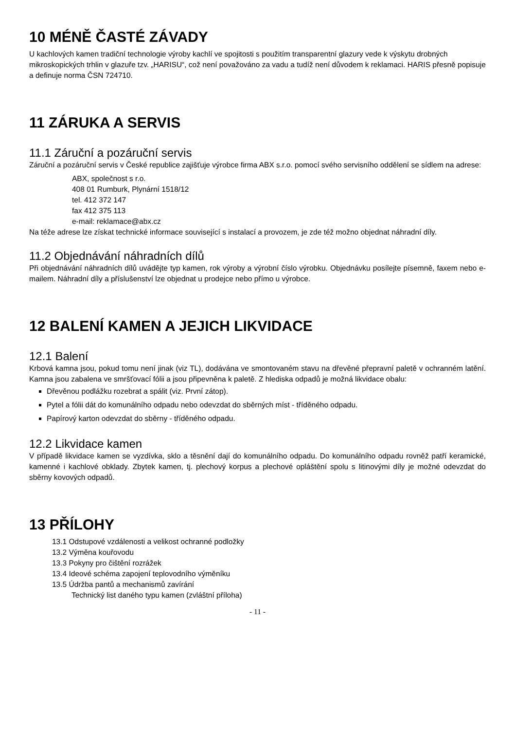10 MÉNĚ ČASTÉ ZÁVADY
U kachlových kamen tradiční technologie výroby kachlí ve spojitosti s použitím transparentní glazury vede k výskytu drobných mikroskopických trhlin v glazuře tzv. „HARISU“, což není považováno za vadu a tudíž není důvodem k reklamaci. HARIS přesně popisuje a definuje norma ČSN 724710.
11 ZÁRUKA A SERVIS
11.1 Záruční a pozáruční servis
Záruční a pozáruční servis v České republice zajišťuje výrobce firma ABX s.r.o. pomocí svého servisního oddělení se sídlem na adrese:
ABX, společnost s r.o.
408 01 Rumburk, Plynární 1518/12
tel. 412 372 147
fax 412 375 113
e-mail: reklamace@abx.cz
Na téže adrese lze získat technické informace související s instalací a provozem, je zde též možno objednat náhradní díly.
11.2 Objednávání náhradních dílů
Při objednávání náhradních dílů uvádějte typ kamen, rok výroby a výrobní číslo výrobku. Objednávku posílejte písemně, faxem nebo e-mailem. Náhradní díly a příslušenství lze objednat u prodejce nebo přímo u výrobce.
12 BALENÍ KAMEN A JEJICH LIKVIDACE
12.1 Balení
Krbová kamna jsou, pokud tomu není jinak (viz TL), dodávána ve smontovaném stavu na dřevěné přepravní paletě v ochranném latění. Kamna jsou zabalena ve smršťovací fólii a jsou připevněna k paletě. Z hlediska odpadů je možná likvidace obalu:
Dřevěnou podlážku rozebrat a spálit (viz. První zátop).
Pytel a fólii dát do komunálního odpadu nebo odevzdat do sběrných míst - tříděného odpadu.
Papírový karton odevzdat do sběrny - tříděného odpadu.
12.2 Likvidace kamen
V případě likvidace kamen se vyzdívka, sklo a těsnění dají do komunálního odpadu. Do komunálního odpadu rovněž patří keramické, kamenné i kachlové obklady. Zbytek kamen, tj. plechový korpus a plechové opláštění spolu s litinovými díly je možné odevzdat do sběrny kovových odpadů.
13 PŘÍLOHY
13.1 Odstupové vzdálenosti a velikost ochranné podložky
13.2 Výměna kouřovodu
13.3 Pokyny pro čištění rozrážek
13.4 Ideové schéma zapojení teplovodního výměníku
13.5 Údržba pantů a mechanismů zavírání
Technický list daného typu kamen (zvláštní příloha)
- 11 -